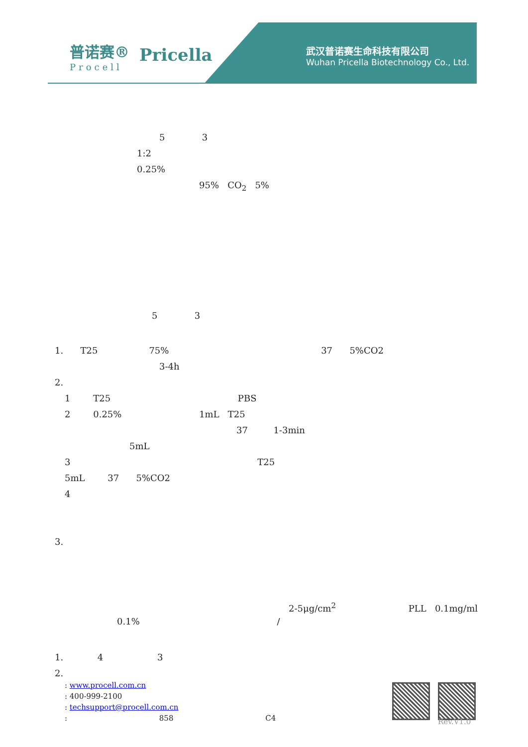普诺赛®
Procell
Pricella
武汉普诺赛生命科技有限公司
Wuhan Pricella Biotechnology Co., Ltd.
5 3
1:2
0.25%
95% CO<sub>2</sub> 5%
5 3
1. T25 75% 37 5%CO2
3-4h
2.
1 T25 PBS
2 0.25% 1mL T25
37 1-3min
5mL
3 T25
5mL 37 5%CO2
4
3.
2-5μg/cm<sup>2</sup> PLL 0.1mg/ml
0.1% /
1. 4 3
2.
: www.procell.com.cn
: 400-999-2100
: techsupport@procell.com.cn
: 858 C4
Rev.V1.0